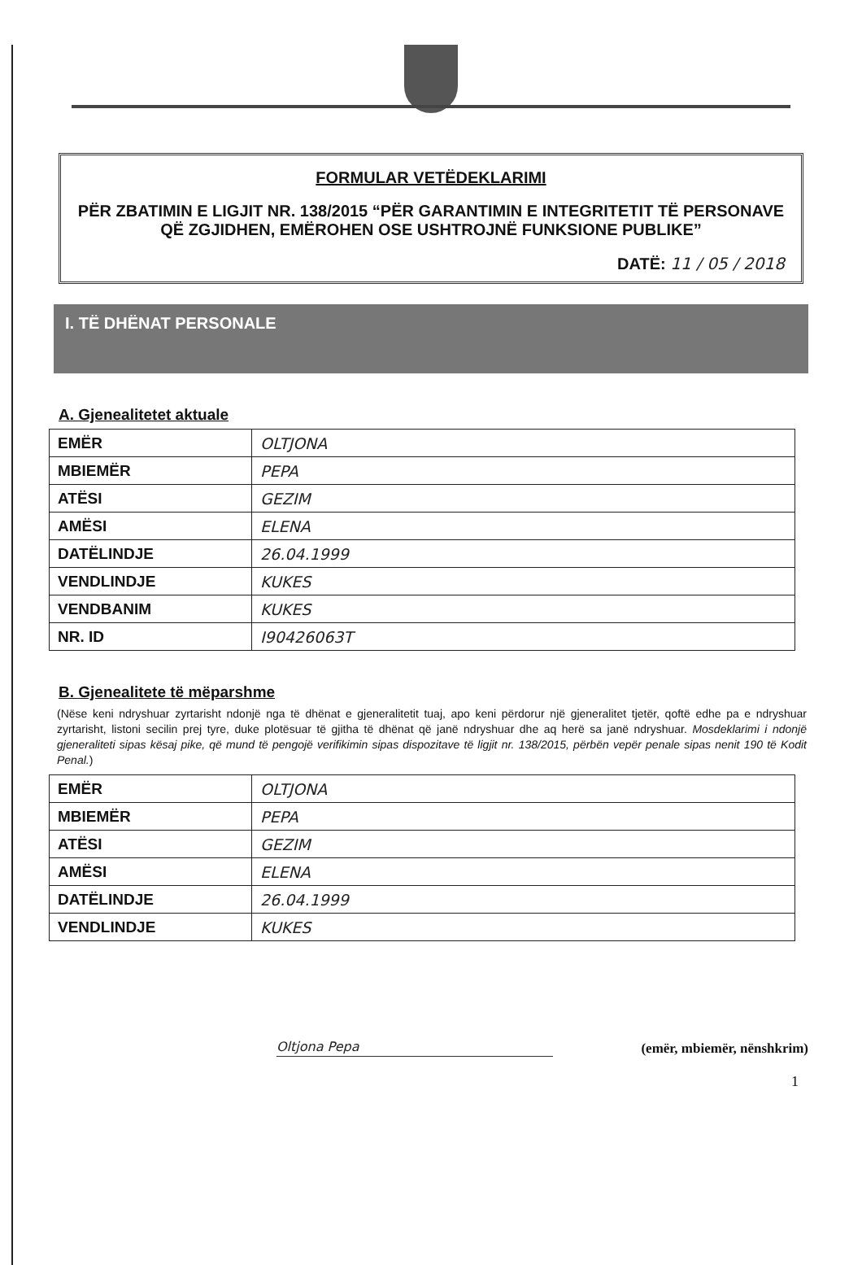FORMULAR VETËDEKLARIMI
PËR ZBATIMIN E LIGJIT NR. 138/2015 “PËR GARANTIMIN E INTEGRITETIT TË PERSONAVE QË ZGJIDHEN, EMËROHEN OSE USHTROJNË FUNKSIONE PUBLIKE”
DATË: 11 / 05 / 2018
I. TË DHËNAT PERSONALE
A. Gjenealitetet aktuale
| EMËR | OLTJONA |
| MBIEMËR | PEPA |
| ATËSI | GEZIM |
| AMËSI | ELENA |
| DATËLINDJE | 26.04.1999 |
| VENDLINDJE | KUKES |
| VENDBANIM | KUKES |
| NR. ID | I90426063T |
B. Gjenealitete të mëparshme
(Nëse keni ndryshuar zyrtarisht ndonjë nga të dhënat e gjeneralitetit tuaj, apo keni përdorur një gjeneralitet tjetër, qoftë edhe pa e ndryshuar zyrtarisht, listoni secilin prej tyre, duke plotësuar të gjitha të dhënat që janë ndryshuar dhe aq herë sa janë ndryshuar. Mosdeklarimi i ndonjë gjeneraliteti sipas kësaj pike, që mund të pengojë verifikimin sipas dispozitave të ligjit nr. 138/2015, përbën vepër penale sipas nenit 190 të Kodit Penal.)
| EMËR | OLTJONA |
| MBIEMËR | PEPA |
| ATËSI | GEZIM |
| AMËSI | ELENA |
| DATËLINDJE | 26.04.1999 |
| VENDLINDJE | KUKES |
Oltjona Pepa
(emër, mbiemër, nënshkrim)
1